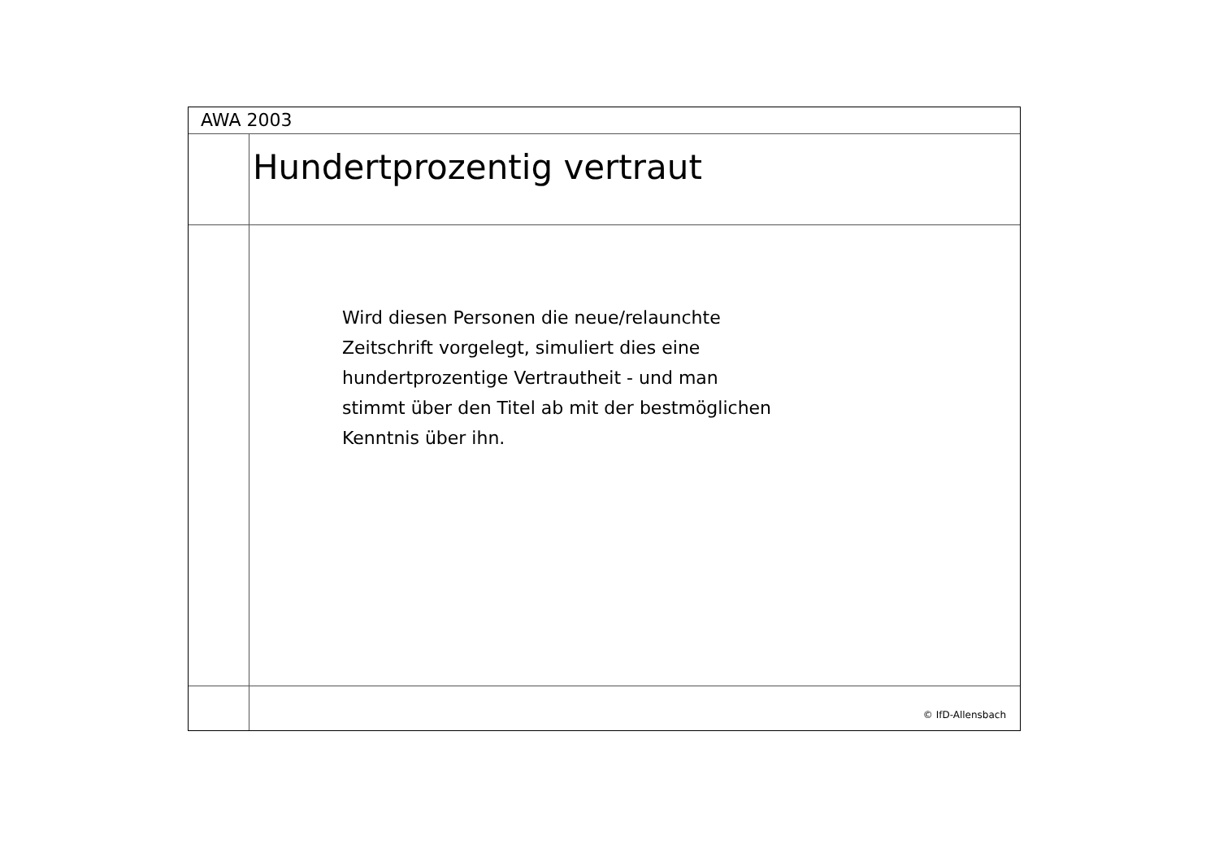AWA 2003
Hundertprozentig vertraut
Wird diesen Personen die neue/relaunchte
Zeitschrift vorgelegt, simuliert dies eine
hundertprozentige Vertrautheit - und man
stimmt über den Titel ab mit der bestmöglichen
Kenntnis über ihn.
© IfD-Allensbach